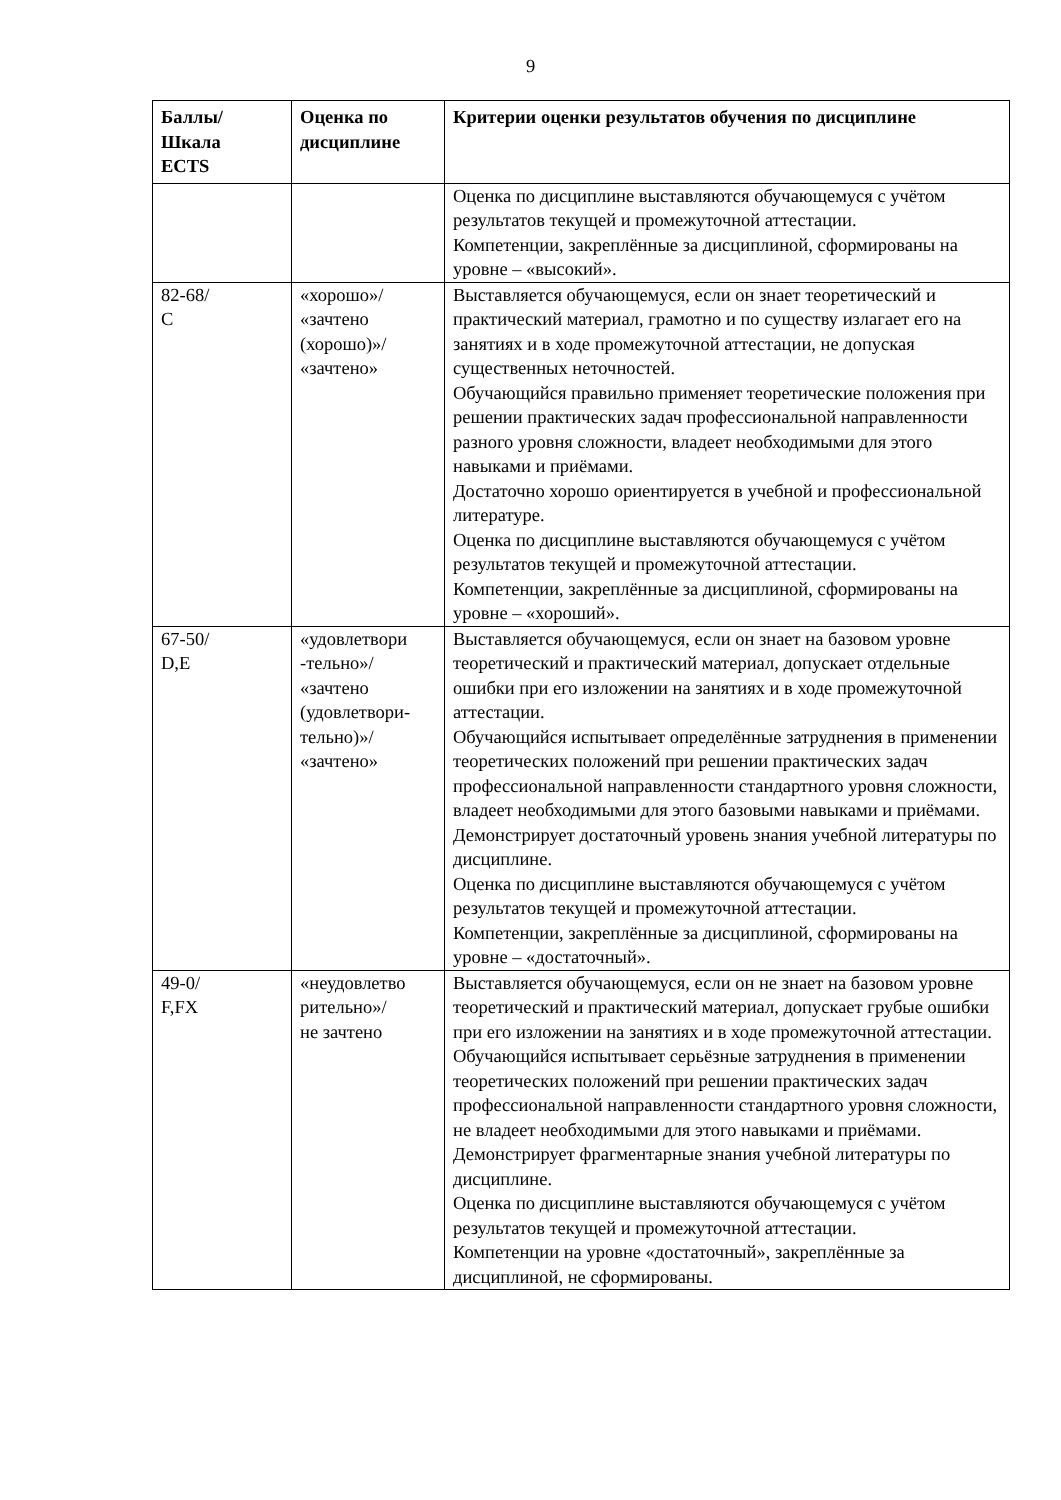9
| Баллы/ Шкала ECTS | Оценка по дисциплине | Критерии оценки результатов обучения по дисциплине |
| --- | --- | --- |
| | | Оценка по дисциплине выставляются обучающемуся с учётом результатов текущей и промежуточной аттестации. Компетенции, закреплённые за дисциплиной, сформированы на уровне – «высокий». |
| 82-68/ C | «хорошо»/ «зачтено (хорошо)»/ «зачтено» | Выставляется обучающемуся, если он знает теоретический и практический материал, грамотно и по существу излагает его на занятиях и в ходе промежуточной аттестации, не допуская существенных неточностей. Обучающийся правильно применяет теоретические положения при решении практических задач профессиональной направленности разного уровня сложности, владеет необходимыми для этого навыками и приёмами. Достаточно хорошо ориентируется в учебной и профессиональной литературе. Оценка по дисциплине выставляются обучающемуся с учётом результатов текущей и промежуточной аттестации. Компетенции, закреплённые за дисциплиной, сформированы на уровне – «хороший». |
| 67-50/ D,E | «удовлетвори -тельно»/ «зачтено (удовлетвори- тельно)»/ «зачтено» | Выставляется обучающемуся, если он знает на базовом уровне теоретический и практический материал, допускает отдельные ошибки при его изложении на занятиях и в ходе промежуточной аттестации. Обучающийся испытывает определённые затруднения в применении теоретических положений при решении практических задач профессиональной направленности стандартного уровня сложности, владеет необходимыми для этого базовыми навыками и приёмами. Демонстрирует достаточный уровень знания учебной литературы по дисциплине. Оценка по дисциплине выставляются обучающемуся с учётом результатов текущей и промежуточной аттестации. Компетенции, закреплённые за дисциплиной, сформированы на уровне – «достаточный». |
| 49-0/ F,FX | «неудовлетво рительно»/ не зачтено | Выставляется обучающемуся, если он не знает на базовом уровне теоретический и практический материал, допускает грубые ошибки при его изложении на занятиях и в ходе промежуточной аттестации. Обучающийся испытывает серьёзные затруднения в применении теоретических положений при решении практических задач профессиональной направленности стандартного уровня сложности, не владеет необходимыми для этого навыками и приёмами. Демонстрирует фрагментарные знания учебной литературы по дисциплине. Оценка по дисциплине выставляются обучающемуся с учётом результатов текущей и промежуточной аттестации. Компетенции на уровне «достаточный», закреплённые за дисциплиной, не сформированы. |